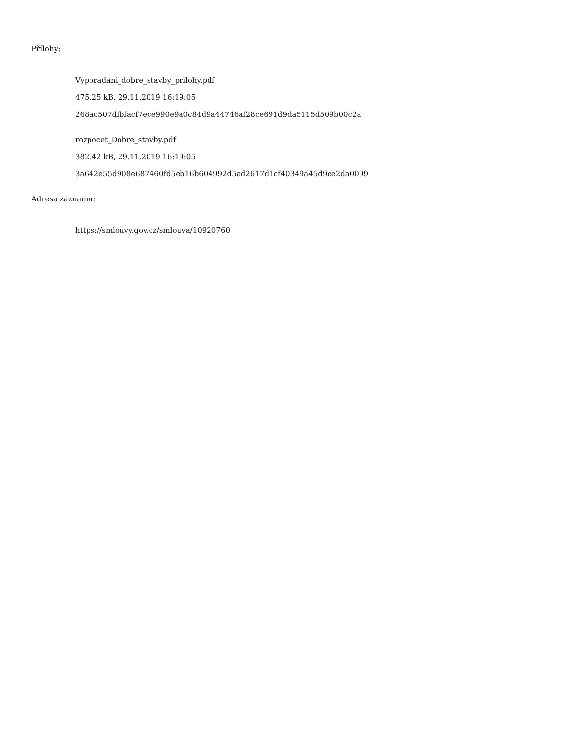Přílohy:
Vyporadani_dobre_stavby_prilohy.pdf
475.25 kB, 29.11.2019 16:19:05
268ac507dfbfacf7ece990e9a0c84d9a44746af28ce691d9da5115d509b00c2a
rozpocet_Dobre_stavby.pdf
382.42 kB, 29.11.2019 16:19:05
3a642e55d908e687460fd5eb16b604992d5ad2617d1cf40349a45d9ce2da0099
Adresa záznamu:
https://smlouvy.gov.cz/smlouva/10920760